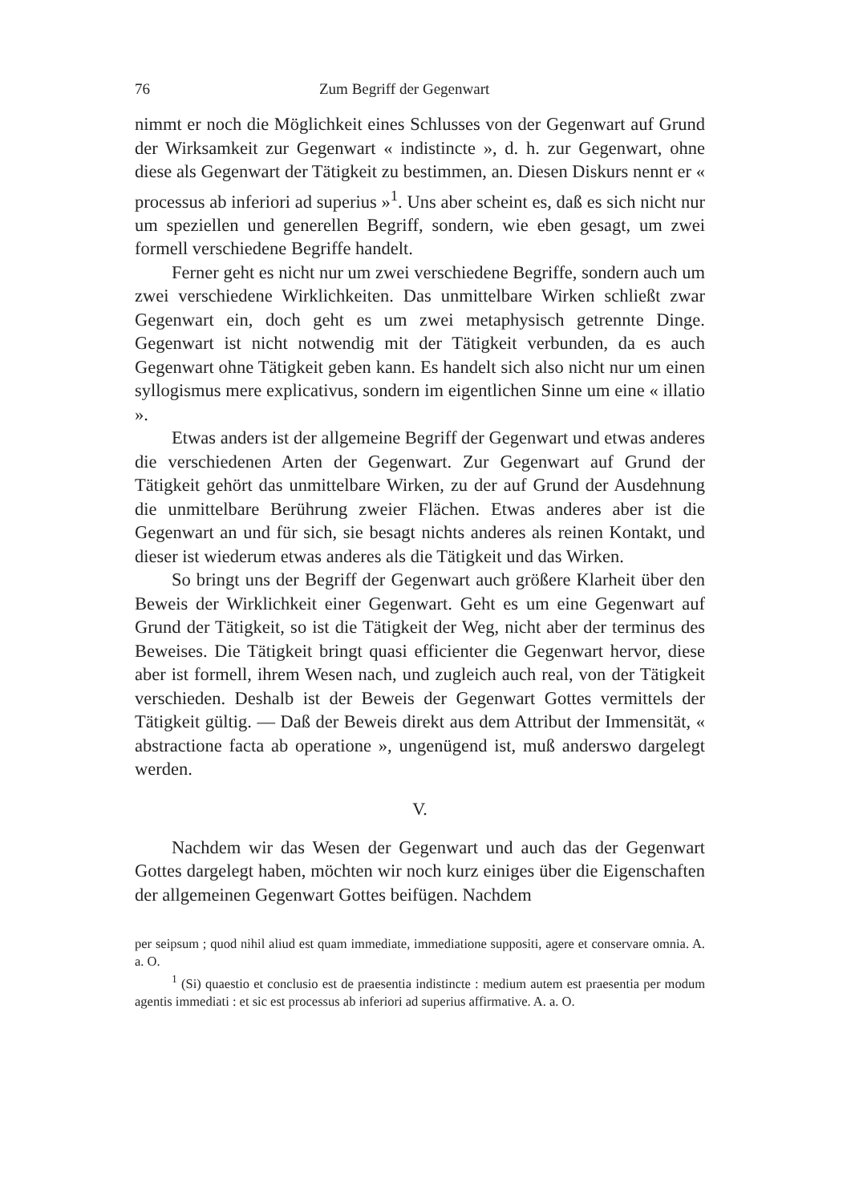76 Zum Begriff der Gegenwart
nimmt er noch die Möglichkeit eines Schlusses von der Gegenwart auf Grund der Wirksamkeit zur Gegenwart « indistincte », d. h. zur Gegenwart, ohne diese als Gegenwart der Tätigkeit zu bestimmen, an. Diesen Diskurs nennt er « processus ab inferiori ad superius »<sup>1</sup>. Uns aber scheint es, daß es sich nicht nur um speziellen und generellen Begriff, sondern, wie eben gesagt, um zwei formell verschiedene Begriffe handelt.
Ferner geht es nicht nur um zwei verschiedene Begriffe, sondern auch um zwei verschiedene Wirklichkeiten. Das unmittelbare Wirken schließt zwar Gegenwart ein, doch geht es um zwei metaphysisch getrennte Dinge. Gegenwart ist nicht notwendig mit der Tätigkeit verbunden, da es auch Gegenwart ohne Tätigkeit geben kann. Es handelt sich also nicht nur um einen syllogismus mere explicativus, sondern im eigentlichen Sinne um eine « illatio ».
Etwas anders ist der allgemeine Begriff der Gegenwart und etwas anderes die verschiedenen Arten der Gegenwart. Zur Gegenwart auf Grund der Tätigkeit gehört das unmittelbare Wirken, zu der auf Grund der Ausdehnung die unmittelbare Berührung zweier Flächen. Etwas anderes aber ist die Gegenwart an und für sich, sie besagt nichts anderes als reinen Kontakt, und dieser ist wiederum etwas anderes als die Tätigkeit und das Wirken.
So bringt uns der Begriff der Gegenwart auch größere Klarheit über den Beweis der Wirklichkeit einer Gegenwart. Geht es um eine Gegenwart auf Grund der Tätigkeit, so ist die Tätigkeit der Weg, nicht aber der terminus des Beweises. Die Tätigkeit bringt quasi efficienter die Gegenwart hervor, diese aber ist formell, ihrem Wesen nach, und zugleich auch real, von der Tätigkeit verschieden. Deshalb ist der Beweis der Gegenwart Gottes vermittels der Tätigkeit gültig. — Daß der Beweis direkt aus dem Attribut der Immensität, « abstractione facta ab operatione », ungenügend ist, muß anderswo dargelegt werden.
V.
Nachdem wir das Wesen der Gegenwart und auch das der Gegenwart Gottes dargelegt haben, möchten wir noch kurz einiges über die Eigenschaften der allgemeinen Gegenwart Gottes beifügen. Nachdem
per seipsum ; quod nihil aliud est quam immediate, immediatione suppositi, agere et conservare omnia. A. a. O.
<sup>1</sup> (Si) quaestio et conclusio est de praesentia indistincte : medium autem est praesentia per modum agentis immediati : et sic est processus ab inferiori ad superius affirmative. A. a. O.